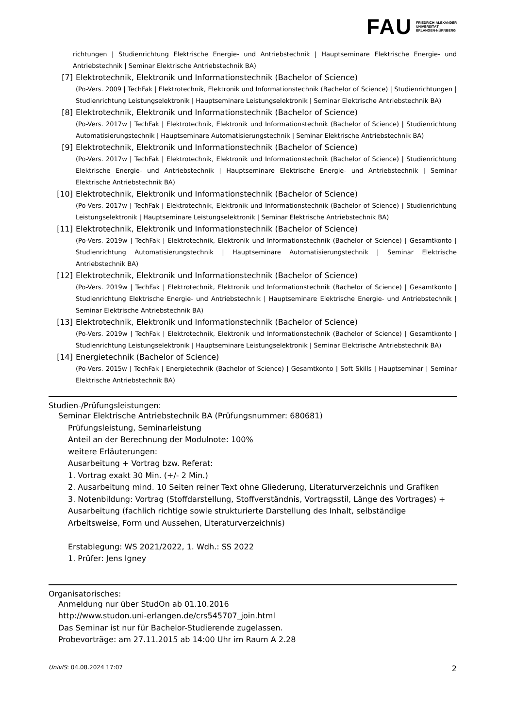FAU FRIEDRICH-ALEXANDER
UNIVERSITÄT
ERLANGEN-NÜRNBERG
richtungen | Studienrichtung Elektrische Energie- und Antriebstechnik | Hauptseminare Elektrische Energie- und Antriebstechnik | Seminar Elektrische Antriebstechnik BA)
[7] Elektrotechnik, Elektronik und Informationstechnik (Bachelor of Science)
(Po-Vers. 2009 | TechFak | Elektrotechnik, Elektronik und Informationstechnik (Bachelor of Science) | Studienrichtungen | Studienrichtung Leistungselektronik | Hauptseminare Leistungselektronik | Seminar Elektrische Antriebstechnik BA)
[8] Elektrotechnik, Elektronik und Informationstechnik (Bachelor of Science)
(Po-Vers. 2017w | TechFak | Elektrotechnik, Elektronik und Informationstechnik (Bachelor of Science) | Studienrichtung Automatisierungstechnik | Hauptseminare Automatisierungstechnik | Seminar Elektrische Antriebstechnik BA)
[9] Elektrotechnik, Elektronik und Informationstechnik (Bachelor of Science)
(Po-Vers. 2017w | TechFak | Elektrotechnik, Elektronik und Informationstechnik (Bachelor of Science) | Studienrichtung Elektrische Energie- und Antriebstechnik | Hauptseminare Elektrische Energie- und Antriebstechnik | Seminar Elektrische Antriebstechnik BA)
[10] Elektrotechnik, Elektronik und Informationstechnik (Bachelor of Science)
(Po-Vers. 2017w | TechFak | Elektrotechnik, Elektronik und Informationstechnik (Bachelor of Science) | Studienrichtung Leistungselektronik | Hauptseminare Leistungselektronik | Seminar Elektrische Antriebstechnik BA)
[11] Elektrotechnik, Elektronik und Informationstechnik (Bachelor of Science)
(Po-Vers. 2019w | TechFak | Elektrotechnik, Elektronik und Informationstechnik (Bachelor of Science) | Gesamtkonto | Studienrichtung Automatisierungstechnik | Hauptseminare Automatisierungstechnik | Seminar Elektrische Antriebstechnik BA)
[12] Elektrotechnik, Elektronik und Informationstechnik (Bachelor of Science)
(Po-Vers. 2019w | TechFak | Elektrotechnik, Elektronik und Informationstechnik (Bachelor of Science) | Gesamtkonto | Studienrichtung Elektrische Energie- und Antriebstechnik | Hauptseminare Elektrische Energie- und Antriebstechnik | Seminar Elektrische Antriebstechnik BA)
[13] Elektrotechnik, Elektronik und Informationstechnik (Bachelor of Science)
(Po-Vers. 2019w | TechFak | Elektrotechnik, Elektronik und Informationstechnik (Bachelor of Science) | Gesamtkonto | Studienrichtung Leistungselektronik | Hauptseminare Leistungselektronik | Seminar Elektrische Antriebstechnik BA)
[14] Energietechnik (Bachelor of Science)
(Po-Vers. 2015w | TechFak | Energietechnik (Bachelor of Science) | Gesamtkonto | Soft Skills | Hauptseminar | Seminar Elektrische Antriebstechnik BA)
Studien-/Prüfungsleistungen:
Seminar Elektrische Antriebstechnik BA (Prüfungsnummer: 680681)
Prüfungsleistung, Seminarleistung
Anteil an der Berechnung der Modulnote: 100%
weitere Erläuterungen:
Ausarbeitung + Vortrag bzw. Referat:
1. Vortrag exakt 30 Min. (+/- 2 Min.)
2. Ausarbeitung mind. 10 Seiten reiner Text ohne Gliederung, Literaturverzeichnis und Grafiken
3. Notenbildung: Vortrag (Stoffdarstellung, Stoffverständnis, Vortragsstil, Länge des Vortrages) + Ausarbeitung (fachlich richtige sowie strukturierte Darstellung des Inhalt, selbständige Arbeitsweise, Form und Aussehen, Literaturverzeichnis)
Erstablegung: WS 2021/2022, 1. Wdh.: SS 2022
1. Prüfer: Jens Igney
Organisatorisches:
Anmeldung nur über StudOn ab 01.10.2016
http://www.studon.uni-erlangen.de/crs545707_join.html
Das Seminar ist nur für Bachelor-Studierende zugelassen.
Probevorträge: am 27.11.2015 ab 14:00 Uhr im Raum A 2.28
UnivIS: 04.08.2024 17:07 2